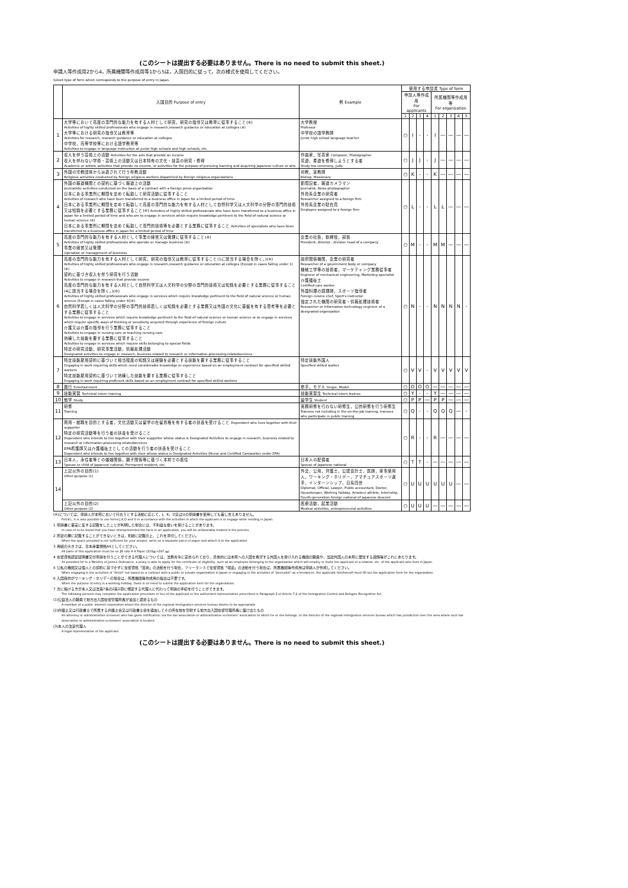(このシートは提出する必要はありません。There is no need to submit this sheet.)
申請人等作成用2から4，所属機関等作成用等1から5は，入国目的に従って，次の様式を使用してください。
Select type of form which corresponds to the purpose of entry in Japan.
| | 入国目的 Purpose of entry | 例 Example | 使用する申請書 Type of form | | | | | | | | |
| --- | --- | --- | --- | --- | --- | --- | --- | --- | --- | --- | --- |
| | | | 申請人等作成用 For applicants | | | | 所属機関等作成用等 For organization | | | | |
| | | | 1 | 2 | 3 | 4 | 1 | 2 | 3 | 4 | 5 |
| 1 | 大学等において高度の専門的な能力を有する人材として研究，研究の指導又は教育に従事すること(※) Activities of highly skilled professionals who engage in research,research guidance or education at colleges (※) 大学等における研究の指導又は教育等 Activities for research, research guidance or education at colleges 中学校，高等学校等における語学教育等 Activities to engage in language instruction at junior high schools and high schools, etc. | 大学教授 Professor 中学校の語学教師 Junior high school language teacher | ○ | I | - | - | I | ― | ― | ― | ― |
| 2 | 収入を伴う芸術上の活動 Activities for the arts that provide an income 収入を伴わない学術・芸術上の活動又は日本特有の文化・技芸の研究・修得 Academic or artistic activities that provide no income, or activities for the purpose of pursuing learning and acquiring Japanese culture or arts | 作曲家，写真家 Composer, Photographer 茶道，柔道を修得しようとする者 Study tea ceremony, judo | ○ | J | J | - | J | ― | ― | ― | ― |
| 3 | 外国の宗教団体から派遣されて行う布教活動 Religious activities conducted by foreign religious workers dispatched by foreign religious organizations | 司教，宣教師 Bishop, Missionary | ○ | K | - | - | K | ― | ― | ― | ― |
| 4 | 外国の報道機関との契約に基づく報道上の活動 Journalistic activities conducted on the basis of a contract with a foreign press organization 日本にある事業所に期間を定めて転勤して研究活動に従事すること Activities of research who have been transferred to a business office in Japan for a limited period of time 日本にある事業所に期間を定めて転勤して高度の専門的な能力を有する人材として自然科学又は人文科学の分野の専門的技術又は知識を必要とする業務に従事すること(※) Activities of highly skilled professionals who have been transferred to a business office in Japan for a limited period of time and who are to engage in services which require knowledge pertinent to the field of natural science or human science (※) 日本にある事業所に期間を定めて転勤して専門的技術等を必要とする業務に従事すること Activities of specialists who have been transferred to a business office in Japan for a limited period of time | 新聞記者，報道カメラマン Journalist, News photographer 外資系企業の研究者 Researcher assigned to a foreign firm 外資系企業の駐在員 Employee assigned to a foreign firm | ○ | L | - | - | L | L | ― | ― | ― |
| 5 | 高度の専門的な能力を有する人材として事業の経営又は管理に従事すること(※) Activities of highly skilled professionals who operate or manage business (※) 事業の経営又は管理 Operation or management of business | 企業の社長，取締役，部長 President, director , division head of a company | ○ | M | - | - | M | M | ― | ― | ― |
| 6 | 高度の専門的な能力を有する人材として研究，研究の指導又は教育に従事すること(1に該当する場合を除く。)(※) Activities of highly skilled professionals who engage in research,research guidance or education at colleges (Except in cases falling under 1)(※) 契約に基づき収入を伴う研究を行う活動 Activities to engage in research that provide income 高度の専門的な能力を有する人材として自然科学又は人文科学の分野の専門的技術又は知識を必要とする業務に従事すること(4に該当する場合を除く。)(※) Activities of highly skilled professionals who engage in services which require knowledge pertinent to the field of natural science or human science (Except in cases falling under 4)(※) 自然科学若しくは人文科学の分野の専門的技術若しくは知識を必要とする業務又は外国の文化に基盤を有する思考等を必要とする業務に従事すること Activities to engage in services which require knowledge pertinent to the field of natural science or human science or to engage in services which require specific ways of thinking or sensitivity acquired through experience of foreign culture 介護又は介護の指導を行う業務に従事すること Activities to engage in nursing care or teaching nursing care 熟練した技能を要する業務に従事すること Activities to engage in services which require skills belonging to special fields 特定の研究活動，研究事業活動，情報処理活動 Designated activities to engage in research, business related to research or information-processing-relatedservices | 政府関係機関，企業の研究者 Researcher of a government body or company 機械工学等の技術者，マーケティング業務従事者 Engineer of mechanical engineering, Marketing specialist 介護福祉士 Certified care worker 外国料理の調理師，スポーツ指導者 Foreign cuisine chef, Sport's instructor 指定された機関の研究者・情報処理技術者 Researcher or Information-technology engineer of a designated organization | ○ | N | - | - | N | N | N | N | - |
| 7 | 特定技能雇用契約に基づいて相当程度の知識又は経験を必要とする技能を要する業務に従事すること Engaging in work requiring skills which need considerable knowledge or experience based on an employment contract for specified skilled workers 特定技能雇用契約に基づいて熟練した技能を要する業務に従事すること Engaging in work requiring proficient skills based on an employment contract for specified skilled workers | 特定技能外国人 Specified skilled worker | ○ | V | V | - | V | V | V | V | V |
| 8 | 興行 Entertainment | 歌手，モデル Singer, Model | ○ | O | O | O | ― | ― | ― | ― | ― |
| 9 | 技能実習 Technical intern training | 技能実習生 Technical intern trainee | ○ | Y | - | - | Y | ― | ― | ― | ― |
| 10 | 勉学 Study | 留学生 Student | ○ | P | P | ― | P | P | ― | ― | ― |
| 11 | 研修 Training | 実務研修を行わない研修生，公的研修を行う研修生 Trainees not including in the on-the-job training, trainees who participate in public training | ○ | Q | - | - | Q | Q | Q | ― | - |
| 12 | 商用・就職を目的とする者，文化活動又は留学の在留資格を有する者の扶養を受けること Dependent who lives together with their supporter 特定の研究活動等を行う者の扶養を受けること Dependent who intends to live together with their supporter whose status is Designated Activities to engage in research, business related to research or information-processing-relatedservices EPA看護師又は介護福祉士としての活動を行う者の扶養を受けること Dependent who intends to live together with their whose status is Designated Activities (Nurse and Certified Careworker under EPA) | | ○ | R | - | - | R | ― | ― | ― | ― |
| 13 | 日本人，永住者等との婚姻関係，親子関係等に基づく本邦での居住 Spouse or child of Japanese national, Permanent resident, etc. | 日本人の配偶者 Spouse of Japanese national | ○ | T | T | - | ― | ― | ― | ― | ― |
| 14 | 上記以外の目的(1) Other purpose (1) | 外交，公用，弁護士，公認会計士，医師，家事使用人，ワーキング・ホリデー，アマチュアスポーツ選手，インターンシップ，日系四世 Diplomat, Official, Lawyer, Public accountant, Doctor, Housekeeper, Working holiday, Amateur athlete, Internship, Fourth-generation foreign national of Japanese descent | ○ | U | U | U | U | U | U | ― | ― |
| | 上記以外の目的(2) Other purpose (2) | 医療活動，起業活動 Medical activities, entrepreneurial activities | ○ | U | U | U | ― | ― | ― | ― | ― |
(※)については，申請人が本邦において行おうとする活動に応じて，J，K，O又はUの申請書を使用しても差し支えありません。
For(※)，it is also possible to use forms J,K,O and U in accordance with the activities in which the applicant is to engage while residing in Japan.
1 申請書に事実に反する記載をしたことが判明した場合には，不利益な扱いを受けることがあります。
In case of to be found that you have misrepresented the facts in an application, you will be unfavorably treated in the process.
2 所定の欄に記載することができないときは，別紙に記載の上，これを添付してください。
When the space provided is not sufficient for your answer, write on a separate piece of paper and attach it to the application.
3 用紙の大きさは，日本産業規格A4としてください。
All parts of this application must be on JIS size A 4 Paper (210㎜×297 ㎜).
4 在留資格認定証明書交付申請を行うことができる代理人については，法務省令に定められており，具体的には本邦への入国を希望する外国人を受け入れる機関の職員や，当該外国人の本邦に居住する親族等がこれにあたります。
As provided for in a Ministry of Justice Ordinance, a proxy is able to apply for the certificate of eligibility, such as an employee belonging to the organization which will employ or invite the applicant or a relative, etc. of the applicant who lives in Japan.
5 公私の機関又は個人との契約に基づかずに在留資格「芸術」の活動を行う場合，フリーランスで在留資格「報道」の活動を行う場合は，所属機関等作成用は申請人が作成してください。
When engaging in the activities of "Artist" not based on a contract with a public or private organization in Japan or engaging in the activities of "Journalist" as a freelancer, the applicant him/herself must fill out the application form for the organization.
6 入国目的がワーキング・ホリデーの場合は，所属機関等作成用の提出は不要です。
When the purpose of entry is a working holiday, there is no need to submit the application form for the organization.
7 次に掲げる方が本人又は法第7条の2第2項に規定する代理人に代わって申請の手続を行うことができます。
The following persons may complete the application procedure in lieu of the applicant or the authorized representative prescribed in Paragraph 2 of Article 7-2 of the Immigration Control and Refugee Recognition Act.
(1)公益法人の職員で地方出入国在留管理局長が適当と認めるもの
A member of a public interest corporation whom the director of the regional immigration services bureau deems to be appropriate.
(2)弁護士又は行政書士で所属する弁護士会又は行政書士会を経由してその所在地を管轄する地方出入国在留管理局長に届け出たもの
An attorney or administrative scrivener who has given notification, via the bar association or administrative scriveners' association to which he or she belongs, to the director of the regional immigration services bureau which has jurisdiction over the area where such bar association or administrative scriveners' association is located.
(3)本人の法定代理人
A legal representative of the applicant.
(このシートは提出する必要はありません。There is no need to submit this sheet.)